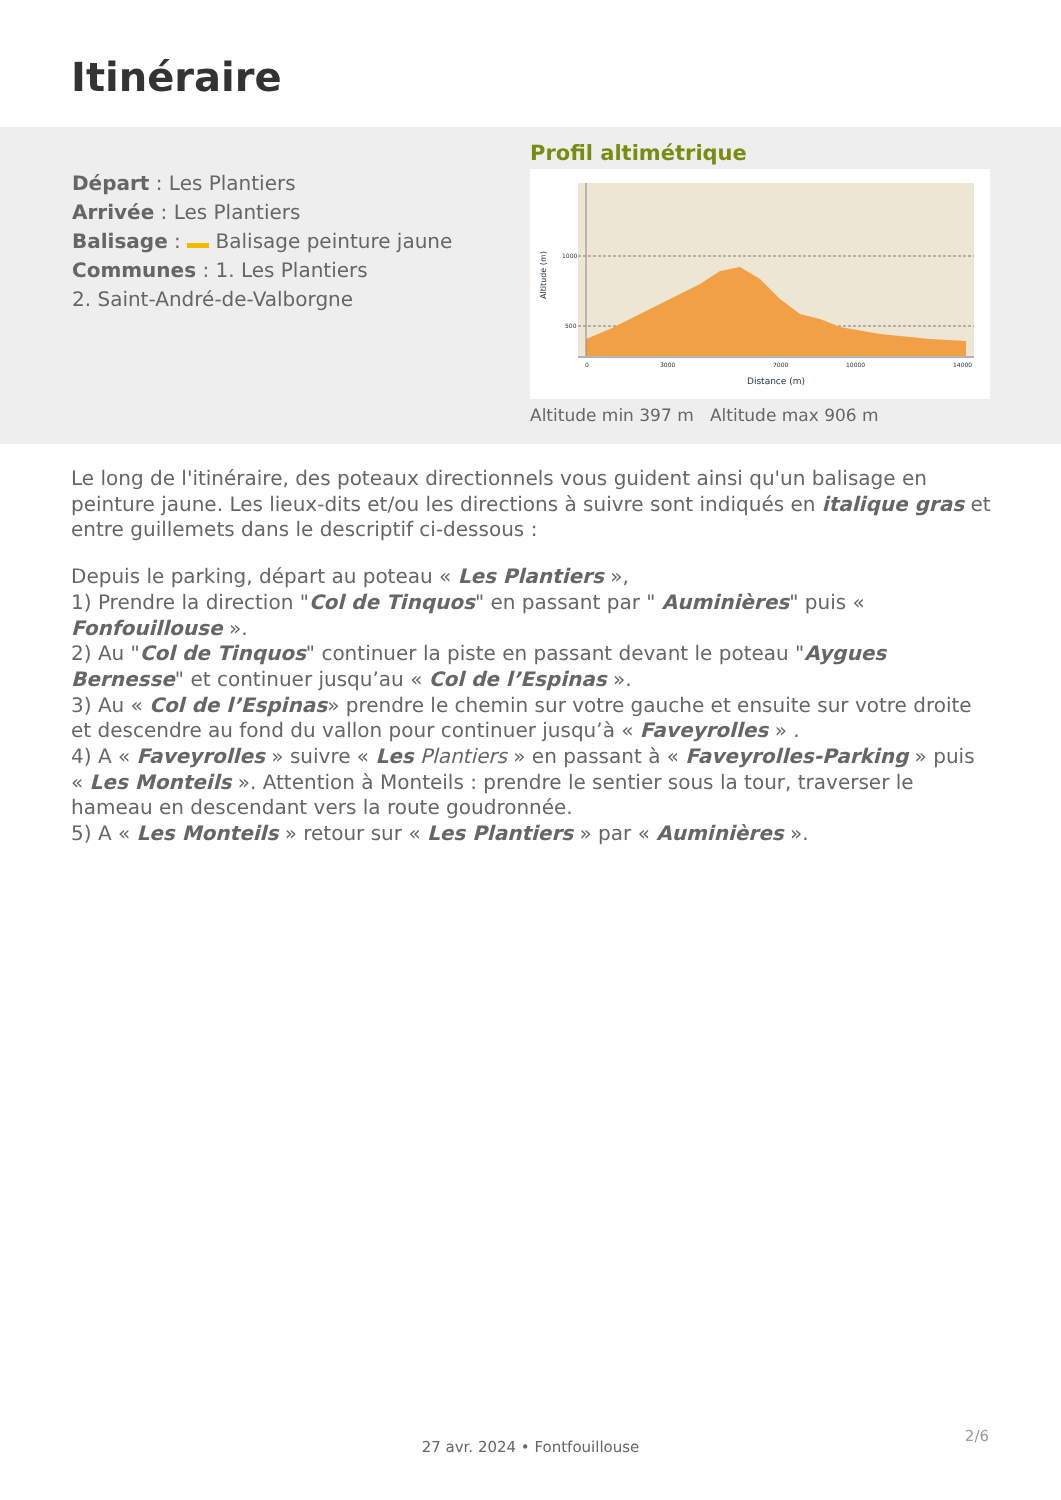Itinéraire
Départ : Les Plantiers
Arrivée : Les Plantiers
Balisage : Balisage peinture jaune
Communes : 1. Les Plantiers
2. Saint-André-de-Valborgne
Profil altimétrique
1000
500
0
3000
7000
10000
14000
Distance (m)
Altitude (m)
Altitude min 397 m Altitude max 906 m
Le long de l'itinéraire, des poteaux directionnels vous guident ainsi qu'un balisage en peinture jaune. Les lieux-dits et/ou les directions à suivre sont indiqués en italique gras et entre guillemets dans le descriptif ci-dessous :
Depuis le parking, départ au poteau « Les Plantiers »,
1) Prendre la direction "Col de Tinquos" en passant par " Auminières" puis « Fonfouillouse ».
2) Au "Col de Tinquos" continuer la piste en passant devant le poteau "Aygues Bernesse" et continuer jusqu’au « Col de l’Espinas ».
3) Au « Col de l’Espinas» prendre le chemin sur votre gauche et ensuite sur votre droite et descendre au fond du vallon pour continuer jusqu’à « Faveyrolles » .
4) A « Faveyrolles » suivre « Les Plantiers » en passant à « Faveyrolles-Parking » puis « Les Monteils ». Attention à Monteils : prendre le sentier sous la tour, traverser le hameau en descendant vers la route goudronnée.
5) A « Les Monteils » retour sur « Les Plantiers » par « Auminières ».
2/6
27 avr. 2024 • Fontfouillouse